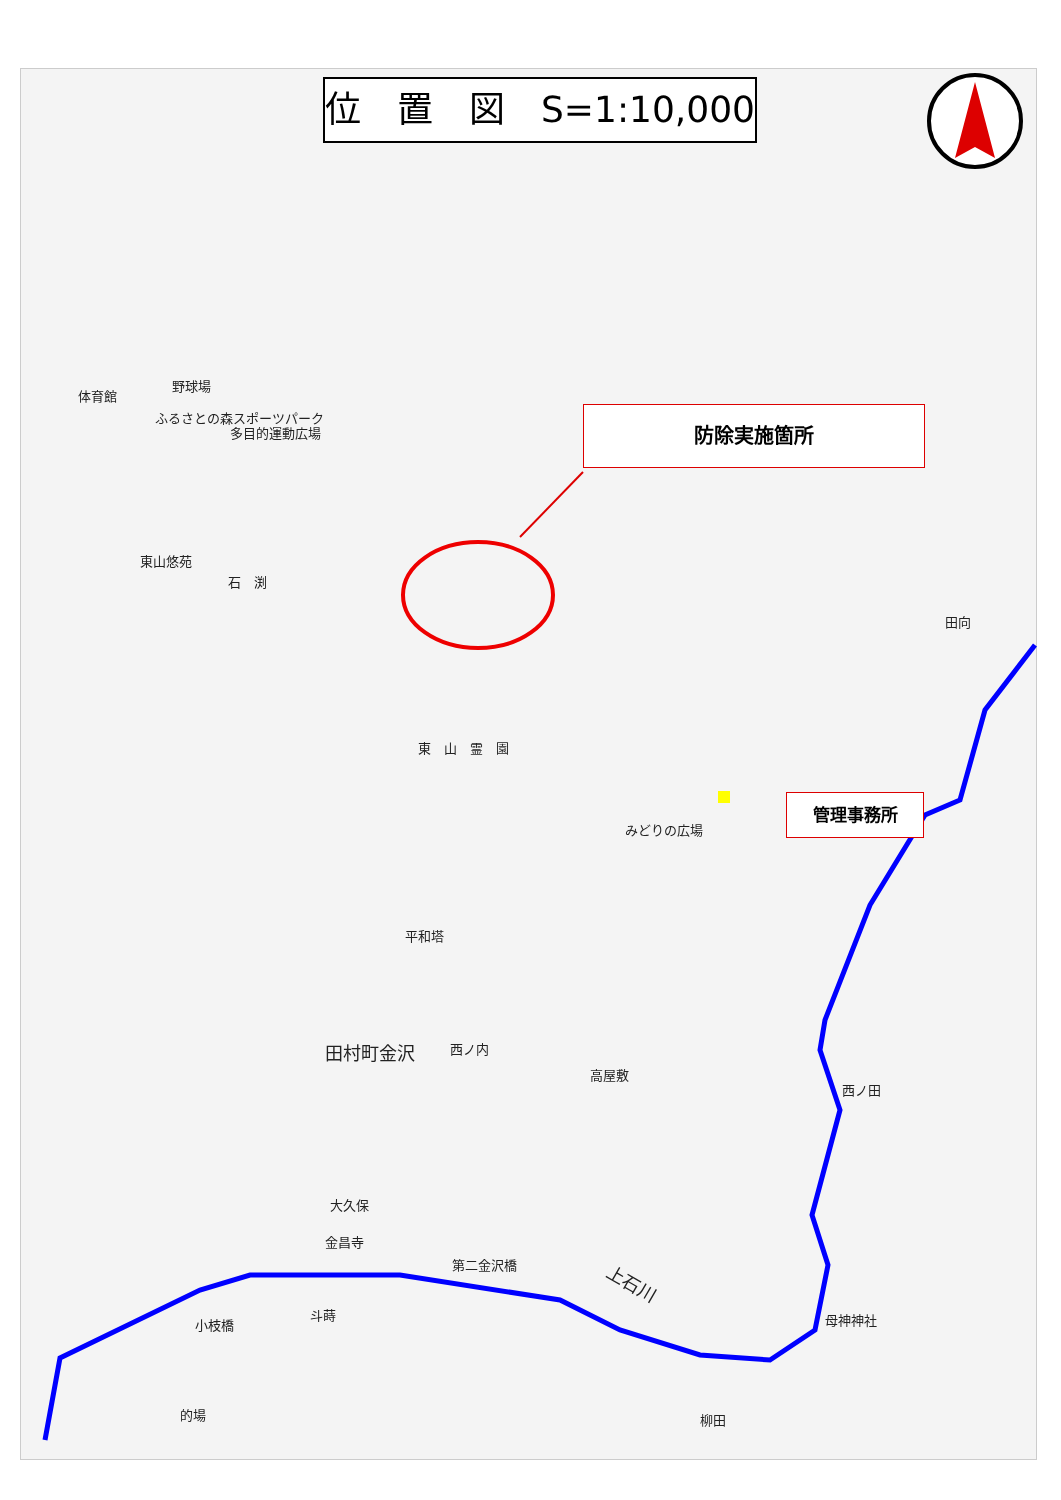位　置　図　S=1:10,000
防除実施箇所
管理事務所
野球場
体育館
ふるさとの森スポーツパーク
多目的運動広場
東山悠苑
石　渕
東　山　霊　園
みどりの広場
平和塔
田村町金沢 西ノ内
高屋敷
大久保
金昌寺
第二金沢橋
斗蒔
小枝橋
的場 柳田
上石川
母神神社
田向
西ノ田